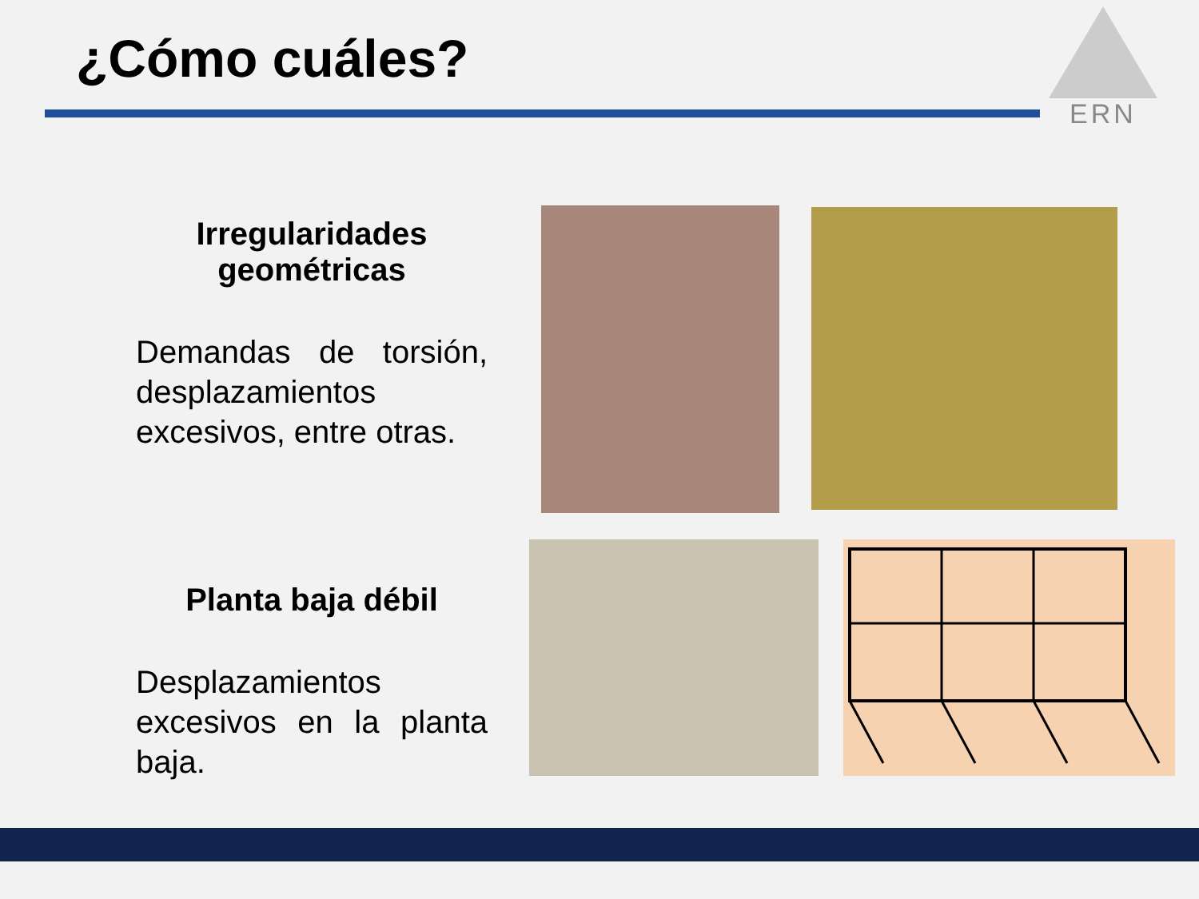¿Cómo cuáles?
ERN
Irregularidades
geométricas
Demandas de torsión, desplazamientos excesivos, entre otras.
Planta baja débil
Desplazamientos excesivos en la planta baja.